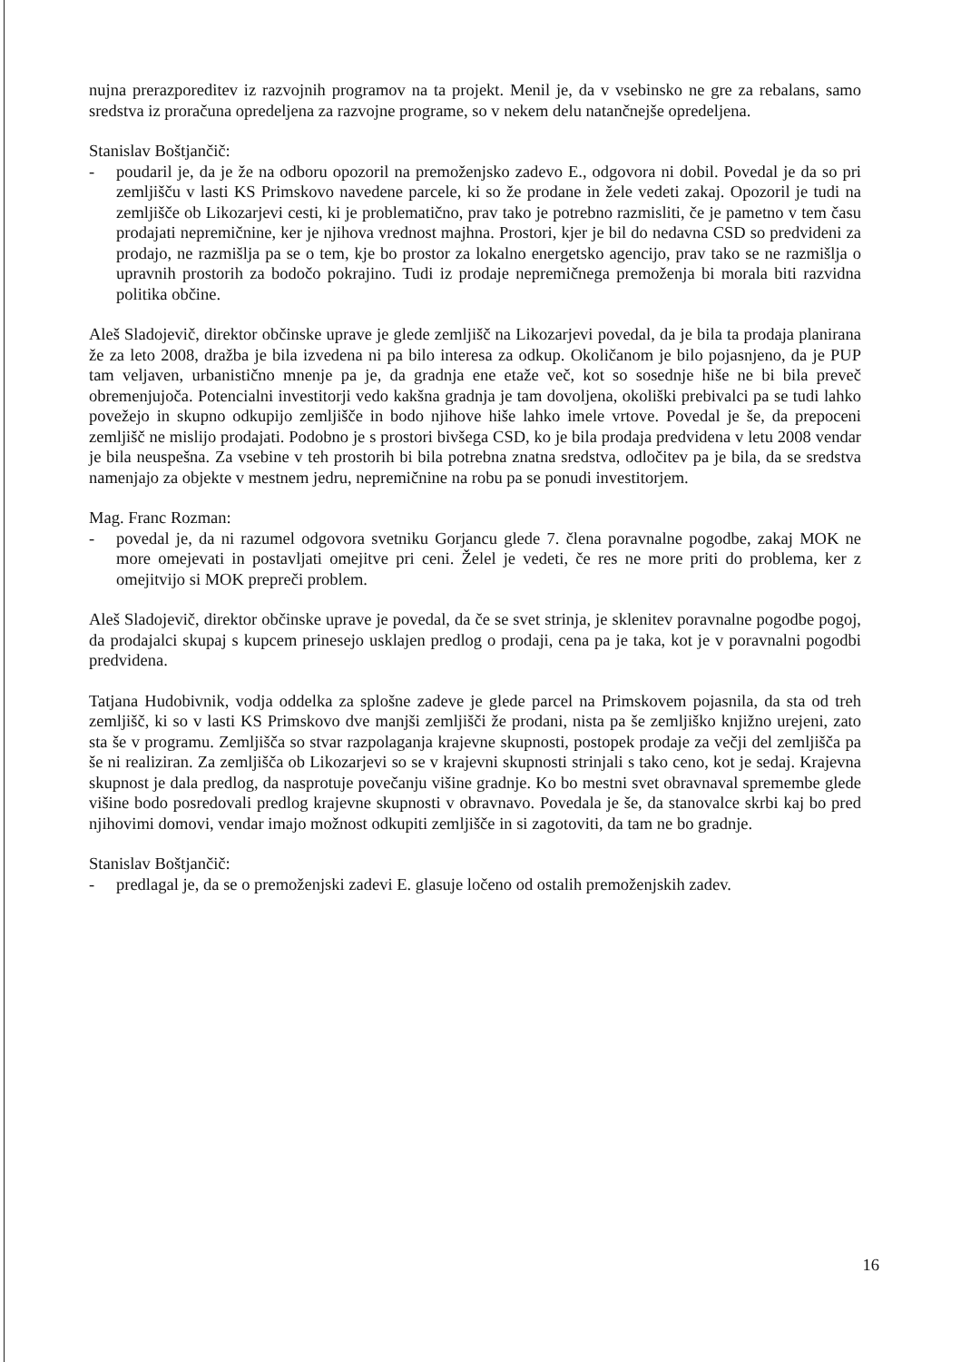nujna prerazporeditev iz razvojnih programov na ta projekt. Menil je, da v vsebinsko ne gre za rebalans, samo sredstva iz proračuna opredeljena za razvojne programe, so v nekem delu natančnejše opredeljena.
Stanislav Boštjančič:
- poudaril je, da je že na odboru opozoril na premoženjsko zadevo E., odgovora ni dobil. Povedal je da so pri zemljišču v lasti KS Primskovo navedene parcele, ki so že prodane in žele vedeti zakaj. Opozoril je tudi na zemljišče ob Likozarjevi cesti, ki je problematično, prav tako je potrebno razmisliti, če je pametno v tem času prodajati nepremičnine, ker je njihova vrednost majhna. Prostori, kjer je bil do nedavna CSD so predvideni za prodajo, ne razmišlja pa se o tem, kje bo prostor za lokalno energetsko agencijo, prav tako se ne razmišlja o upravnih prostorih za bodočo pokrajino. Tudi iz prodaje nepremičnega premoženja bi morala biti razvidna politika občine.
Aleš Sladojevič, direktor občinske uprave je glede zemljišč na Likozarjevi povedal, da je bila ta prodaja planirana že za leto 2008, dražba je bila izvedena ni pa bilo interesa za odkup. Okoličanom je bilo pojasnjeno, da je PUP tam veljaven, urbanistično mnenje pa je, da gradnja ene etaže več, kot so sosednje hiše ne bi bila preveč obremenjujoča. Potencialni investitorji vedo kakšna gradnja je tam dovoljena, okoliški prebivalci pa se tudi lahko povežejo in skupno odkupijo zemljišče in bodo njihove hiše lahko imele vrtove. Povedal je še, da prepoceni zemljišč ne mislijo prodajati. Podobno je s prostori bivšega CSD, ko je bila prodaja predvidena v letu 2008 vendar je bila neuspešna. Za vsebine v teh prostorih bi bila potrebna znatna sredstva, odločitev pa je bila, da se sredstva namenjajo za objekte v mestnem jedru, nepremičnine na robu pa se ponudi investitorjem.
Mag. Franc Rozman:
- povedal je, da ni razumel odgovora svetniku Gorjancu glede 7. člena poravnalne pogodbe, zakaj MOK ne more omejevati in postavljati omejitve pri ceni. Želel je vedeti, če res ne more priti do problema, ker z omejitvijo si MOK prepreči problem.
Aleš Sladojevič, direktor občinske uprave je povedal, da če se svet strinja, je sklenitev poravnalne pogodbe pogoj, da prodajalci skupaj s kupcem prinesejo usklajen predlog o prodaji, cena pa je taka, kot je v poravnalni pogodbi predvidena.
Tatjana Hudobivnik, vodja oddelka za splošne zadeve je glede parcel na Primskovem pojasnila, da sta od treh zemljišč, ki so v lasti KS Primskovo dve manjši zemljišči že prodani, nista pa še zemljiško knjižno urejeni, zato sta še v programu. Zemljišča so stvar razpolaganja krajevne skupnosti, postopek prodaje za večji del zemljišča pa še ni realiziran. Za zemljišča ob Likozarjevi so se v krajevni skupnosti strinjali s tako ceno, kot je sedaj. Krajevna skupnost je dala predlog, da nasprotuje povečanju višine gradnje. Ko bo mestni svet obravnaval spremembe glede višine bodo posredovali predlog krajevne skupnosti v obravnavo. Povedala je še, da stanovalce skrbi kaj bo pred njihovimi domovi, vendar imajo možnost odkupiti zemljišče in si zagotoviti, da tam ne bo gradnje.
Stanislav Boštjančič:
- predlagal je, da se o premoženjski zadevi E. glasuje ločeno od ostalih premoženjskih zadev.
16